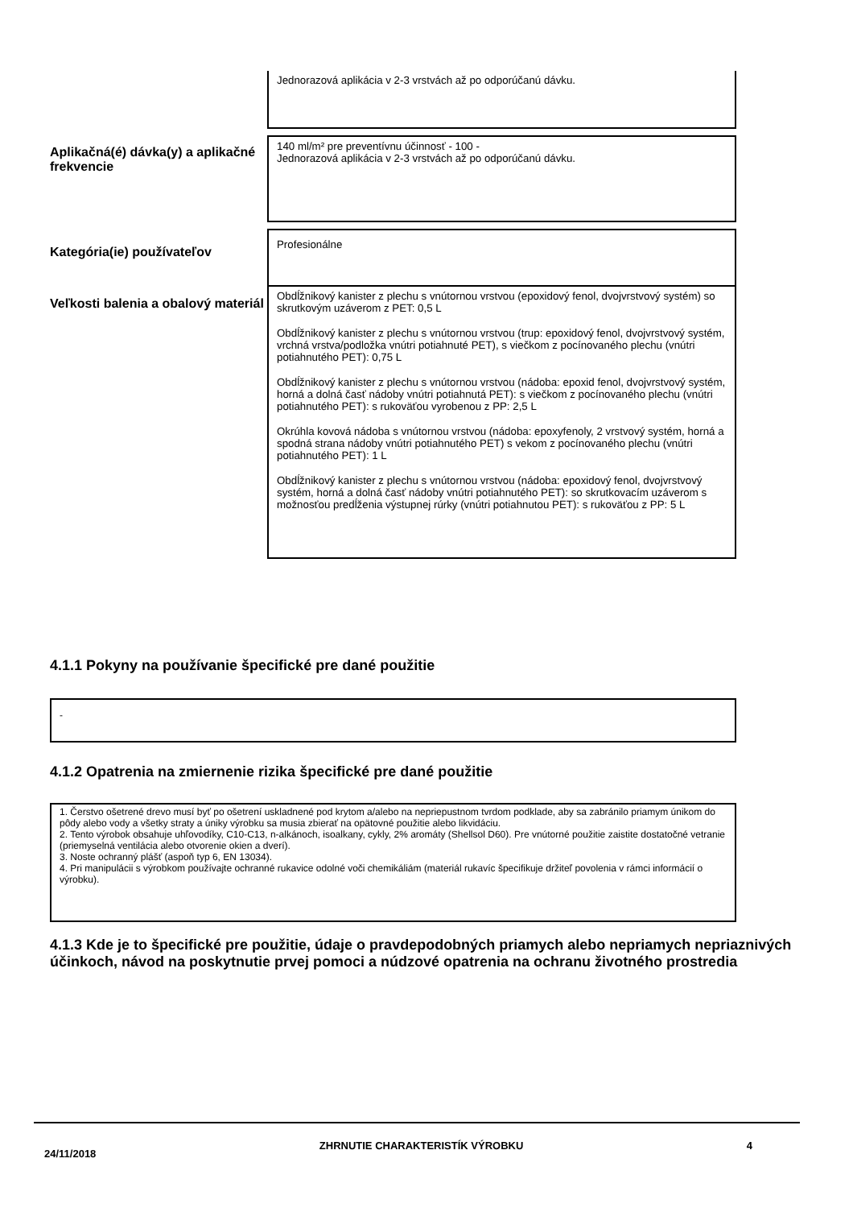Jednorazová aplikácia v 2-3 vrstvách až po odporúčanú dávku.
Aplikačná(é) dávka(y) a aplikačné frekvencie
140 ml/m² pre preventívnu účinnosť - 100 -
Jednorazová aplikácia v 2-3 vrstvách až po odporúčanú dávku.
Kategória(ie) používateľov
Profesionálne
Veľkosti balenia a obalový materiál
Obdĺžnikový kanister z plechu s vnútornou vrstvou (epoxidový fenol, dvojvrstvový systém) so skrutkovým uzáverom z PET: 0,5 L
Obdĺžnikový kanister z plechu s vnútornou vrstvou (trup: epoxidový fenol, dvojvrstvový systém, vrchná vrstva/podložka vnútri potiahnuté PET), s viečkom z pocínovaného plechu (vnútri potiahnutého PET): 0,75 L
Obdĺžnikový kanister z plechu s vnútornou vrstvou (nádoba: epoxid fenol, dvojvrstvový systém, horná a dolná časť nádoby vnútri potiahnutá PET): s viečkom z pocínovaného plechu (vnútri potiahnutého PET): s rukoväťou vyrobenou z PP: 2,5 L
Okrúhla kovová nádoba s vnútornou vrstvou (nádoba: epoxyfenoly, 2 vrstvový systém, horná a spodná strana nádoby vnútri potiahnutého PET) s vekom z pocínovaného plechu (vnútri potiahnutého PET): 1 L
Obdĺžnikový kanister z plechu s vnútornou vrstvou (nádoba: epoxidový fenol, dvojvrstvový systém, horná a dolná časť nádoby vnútri potiahnutého PET): so skrutkovacím uzáverom s možnosťou predĺženia výstupnej rúrky (vnútri potiahnutou PET): s rukoväťou z PP: 5 L
4.1.1 Pokyny na používanie špecifické pre dané použitie
-
4.1.2 Opatrenia na zmiernenie rizika špecifické pre dané použitie
1. Čerstvo ošetrené drevo musí byť po ošetrení uskladnené pod krytom a/alebo na nepriepustnom tvrdom podklade, aby sa zabránilo priamym únikom do pôdy alebo vody a všetky straty a úniky výrobku sa musia zbierať na opätovné použitie alebo likvidáciu.
2. Tento výrobok obsahuje uhľovodíky, C10-C13, n-alkánoch, isoalkany, cykly, 2% aromáty (Shellsol D60). Pre vnútorné použitie zaistite dostatočné vetranie (priemyselná ventilácia alebo otvorenie okien a dverí).
3. Noste ochranný plášť (aspoň typ 6, EN 13034).
4. Pri manipulácii s výrobkom používajte ochranné rukavice odolné voči chemikáliám (materiál rukavíc špecifikuje držiteľ povolenia v rámci informácií o výrobku).
4.1.3 Kde je to špecifické pre použitie, údaje o pravdepodobných priamych alebo nepriamych nepriaznivých účinkoch, návod na poskytnutie prvej pomoci a núdzové opatrenia na ochranu životného prostredia
24/11/2018 ZHRNUTIE CHARAKTERISTÍK VÝROBKU 4